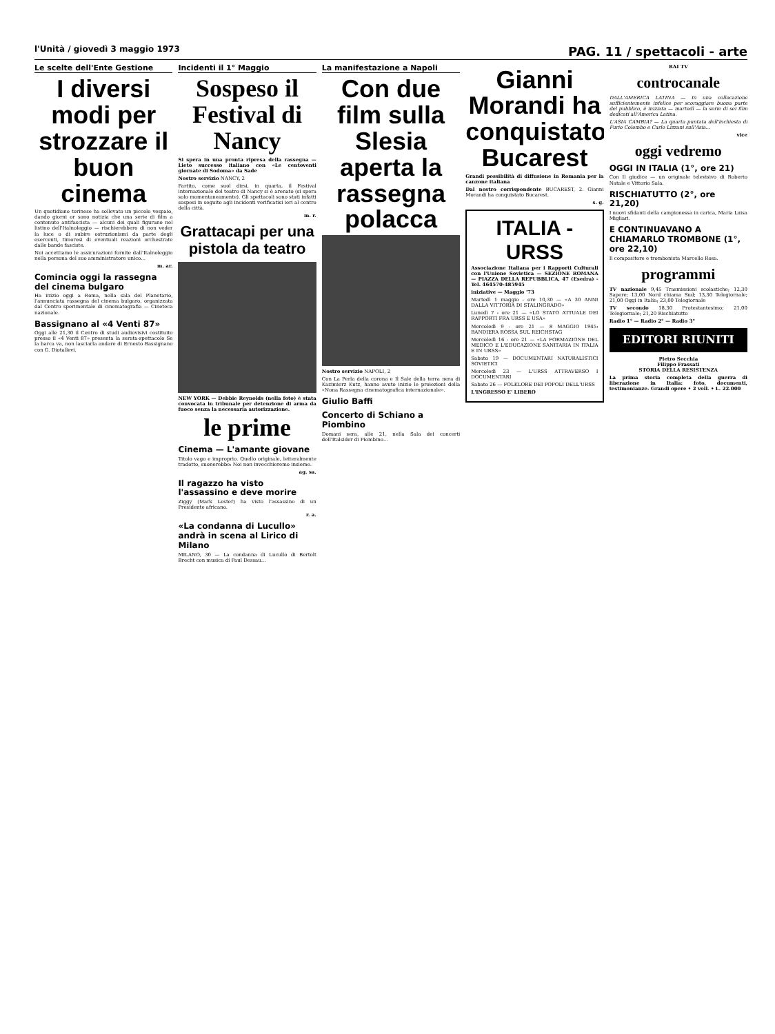l'Unità / giovedì 3 maggio 1973 PAG. 11 / spettacoli - arte
Le scelte dell'Ente Gestione
I diversi modi per strozzare il buon cinema
Un quotidiano torinese ha sollevato un piccolo vespaio, dando giorni or sono notizia che una serie di film a contenuto antifascista — alcuni dei quali figurano nel listino dell'Italnoleggio — rischierebbero di non veder la luce o di subire ostruzionismi da parte degli esercenti, timorosi di eventuali reazioni orchestrate dalle bande fasciste.
Noi accettiamo le assicurazioni fornite dall'Italnoleggio nella persona del suo amministratore unico...
m. ar.
Comincia oggi la rassegna del cinema bulgaro
Ha inizio oggi a Roma, nella sala del Planetario, l'annunciata rassegna del cinema bulgaro, organizzata dal Centro sperimentale di cinematografia — Cineteca nazionale.
Bassignano al «4 Venti 87»
Oggi alle 21,30 il Centro di studi audiovisivi costituito presso il «4 Venti 87» presenta la serata-spettacolo Se la barca va, non lasciarla andare di Ernesto Bassignano con G. Diotallevi.
Incidenti il 1° Maggio
Sospeso il Festival di Nancy
Si spera in una pronta ripresa della rassegna — Lieto successo italiano con «Le centoventi giornate di Sodoma» da Sade
Nostro servizio NANCY, 2
Partito, come suol dirsi, in quarta, il Festival internazionale del teatro di Nancy si è arenato (si spera solo momentaneamente). Gli spettacoli sono stati infatti sospesi in seguito agli incidenti verificatisi ieri al centro della città.
m. r.
Grattacapi per una pistola da teatro
NEW YORK — Debbie Reynolds (nella foto) è stata convocata in tribunale per detenzione di arma da fuoco senza la necessaria autorizzazione.
le prime
Cinema — L'amante giovane
Titolo vago e improprio. Quello originale, letteralmente tradotto, suonerebbe: Noi non invecchieremo insieme.
ag. sa.
Il ragazzo ha visto l'assassino e deve morire
Ziggy (Mark Lester) ha visto l'assassino di un Presidente africano.
r. a.
«La condanna di Lucullo» andrà in scena al Lirico di Milano
MILANO, 30 — La condanna di Lucullo di Bertolt Brecht con musica di Paul Dessau...
La manifestazione a Napoli
Con due film sulla Slesia aperta la rassegna polacca
Nostro servizio NAPOLI, 2
Con La Perla della corona e Il Sale della terra nera di Kazimierz Kutz, hanno avuto inizio le proiezioni della «Nona Rassegna cinematografica internazionale».
Giulio Baffi
Concerto di Schiano a Piombino
Domani sera, alle 21, nella Sala dei concerti dell'Italsider di Piombino...
Gianni Morandi ha conquistato Bucarest
Grandi possibilità di diffusione in Romania per la canzone italiana
Dal nostro corrispondente BUCAREST, 2. Gianni Morandi ha conquistato Bucarest.
s. g.
ITALIA - URSS
Associazione Italiana per i Rapporti Culturali con l'Unione Sovietica — SEZIONE ROMANA — PIAZZA DELLA REPUBBLICA, 47 (Esedra) - Tel. 464570-485945
iniziative — Maggio '73
Martedì 1 maggio - ore 10,30 — «A 30 ANNI DALLA VITTORIA DI STALINGRADO»
Lunedì 7 - ore 21 — «LO STATO ATTUALE DEI RAPPORTI FRA URSS E USA»
Mercoledì 9 - ore 21 — 8 MAGGIO 1945: BANDIERA ROSSA SUL REICHSTAG
Mercoledì 16 - ore 21 — «LA FORMAZIONE DEL MEDICO E L'EDUCAZIONE SANITARIA IN ITALIA E IN URSS»
Sabato 19 — DOCUMENTARI NATURALISTICI SOVIETICI
Mercoledì 23 — L'URSS ATTRAVERSO I DOCUMENTARI
Sabato 26 — FOLKLORE DEI POPOLI DELL'URSS
L'INGRESSO E' LIBERO
RAI TV
controcanale
DALL'AMERICA LATINA — In una collocazione sufficientemente infelice per scoraggiare buona parte del pubblico, è iniziata — martedì — la serie di sei film dedicati all'America Latina.
L'ASIA CAMBIA? — La quarta puntata dell'inchiesta di Furio Colombo e Carlo Lizzani sull'Asia...
vice
oggi vedremo
OGGI IN ITALIA (1°, ore 21)
Con Il giudice — un originale televisivo di Roberto Natale e Vittorio Sala.
RISCHIATUTTO (2°, ore 21,20)
I nuovi sfidanti della campionessa in carica, Maria Luisa Migliari.
E CONTINUAVANO A CHIAMARLO TROMBONE (1°, ore 22,10)
Il compositore e trombonista Marcello Rosa.
programmi
TV nazionale 9,45 Trasmissioni scolastiche; 12,30 Sapere; 13,00 Nord chiama Sud; 13,30 Telegiornale; 21,00 Oggi in Italia; 23,00 Telegiornale
TV secondo 18,30 Protestantesimo; 21,00 Telegiornale; 21,20 Rischiatutto
Radio 1° — Radio 2° — Radio 3°
EDITORI RIUNITI
Pietro Secchia
Filippo Frassati
STORIA DELLA RESISTENZA
La prima storia completa della guerra di liberazione in Italia: foto, documenti, testimonianze. Grandi opere • 2 voll. • L. 22.000